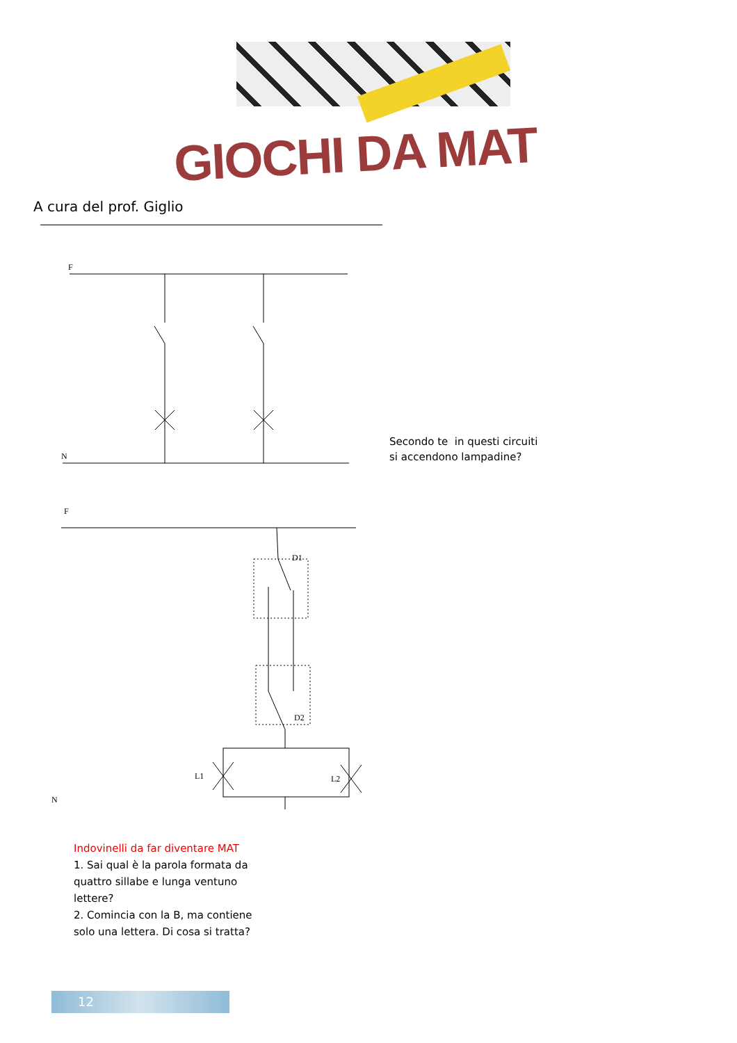GIOCHI DA MAT
A cura del prof. Giglio
F
N
F
D1
D2
L1
L2
N
Secondo te in questi circuiti
si accendono lampadine?
Indovinelli da far diventare MAT
1. Sai qual è la parola formata da quattro sillabe e lunga ventuno lettere?
2. Comincia con la B, ma contiene solo una lettera. Di cosa si tratta?
12